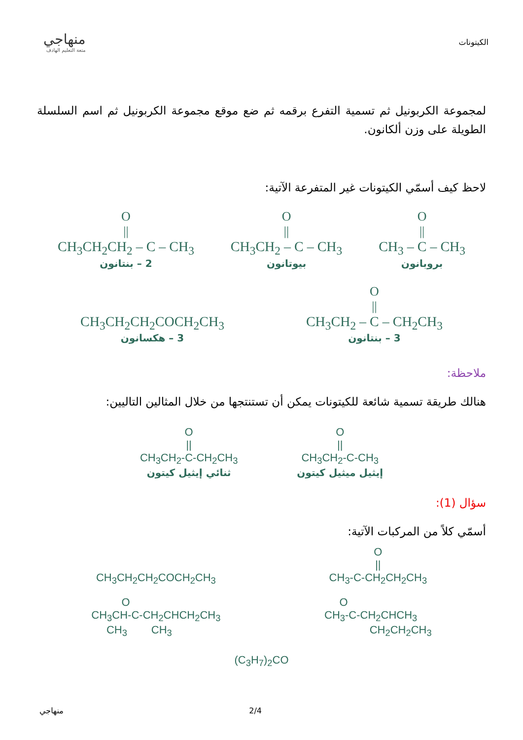الكيتونات
منهاجي
متعة التعليم الهادف
لمجموعة الكربونيل ثم تسمية التفرع برقمه ثم ضع موقع مجموعة الكربونيل ثم اسم السلسلة الطويلة على وزن ألكانون.
لاحظ كيف أسمّي الكيتونات غير المتفرعة الآتية:
O
||
CH<sub>3</sub>CH<sub>2</sub>CH<sub>2</sub> – C – CH<sub>3</sub>
2 – بنتانون
O
||
CH<sub>3</sub>CH<sub>2</sub> – C – CH<sub>3</sub>
بيوتانون
O
||
CH<sub>3</sub> – C – CH<sub>3</sub>
بروبانون
CH<sub>3</sub>CH<sub>2</sub>CH<sub>2</sub>COCH<sub>2</sub>CH<sub>3</sub>
3 – هكسانون
O
||
CH<sub>3</sub>CH<sub>2</sub> – C – CH<sub>2</sub>CH<sub>3</sub>
3 – بنتانون
ملاحظة:
هنالك طريقة تسمية شائعة للكيتونات يمكن أن تستنتجها من خلال المثالين التاليين:
O
||
CH<sub>3</sub>CH<sub>2</sub>-C-CH<sub>2</sub>CH<sub>3</sub>
ثنائي إيثيل كيتون
O
||
CH<sub>3</sub>CH<sub>2</sub>-C-CH<sub>3</sub>
إيثيل ميثيل كيتون
سؤال (1):
أسمّي كلاً من المركبات الآتية:
CH<sub>3</sub>CH<sub>2</sub>CH<sub>2</sub>COCH<sub>2</sub>CH<sub>3</sub>
O
||
CH<sub>3</sub>-C-CH<sub>2</sub>CH<sub>2</sub>CH<sub>3</sub>
O
CH<sub>3</sub>CH-C-CH<sub>2</sub>CHCH<sub>2</sub>CH<sub>3</sub>
CH<sub>3</sub> CH<sub>3</sub>
O
CH<sub>3</sub>-C-CH<sub>2</sub>CHCH<sub>3</sub>
CH<sub>2</sub>CH<sub>2</sub>CH<sub>3</sub>
(C<sub>3</sub>H<sub>7</sub>)<sub>2</sub>CO
منهاجي 2/4